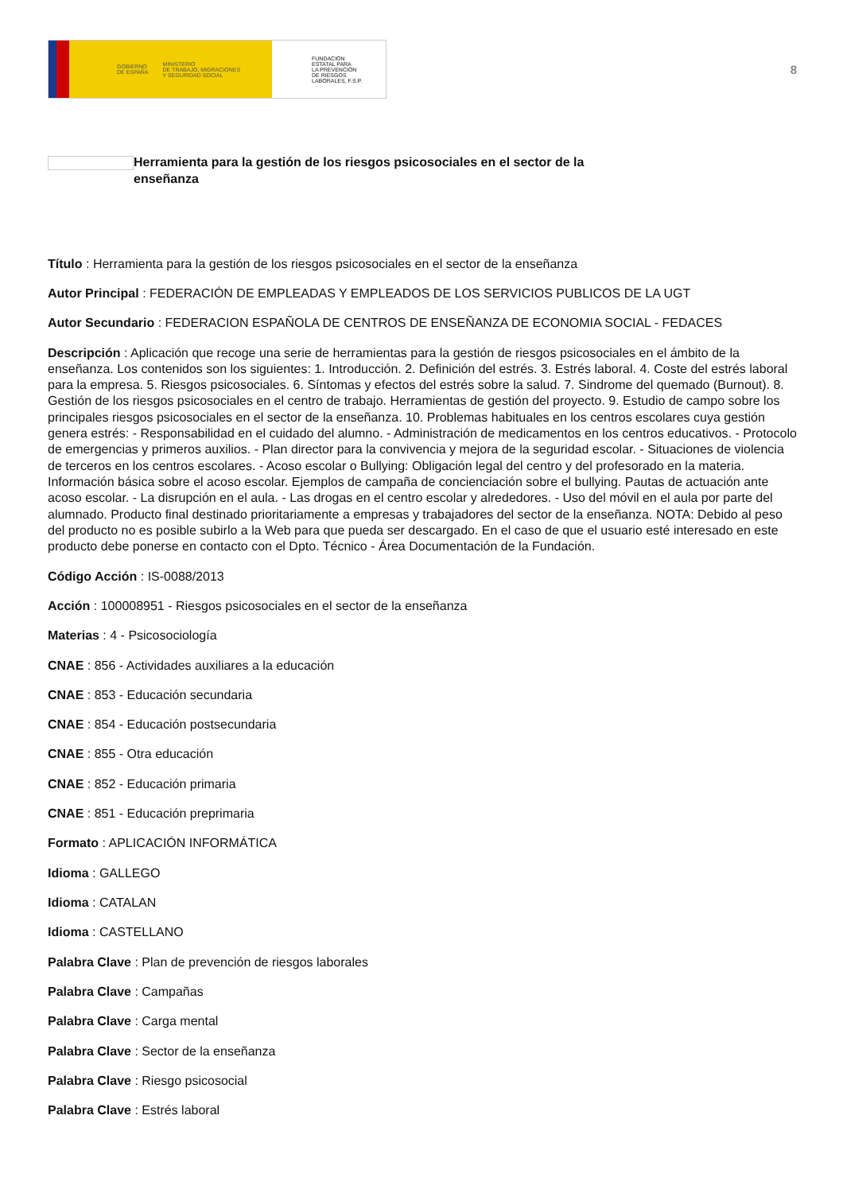GOBIERNO
DE ESPAÑA MINISTERIO
DE TRABAJO, MIGRACIONES
Y SEGURIDAD SOCIAL
FUNDACIÓN
ESTATAL PARA
LA PREVENCIÓN
DE RIESGOS
LABORALES, F.S.P.
8
Herramienta para la gestión de los riesgos psicosociales en el sector de la enseñanza
Título : Herramienta para la gestión de los riesgos psicosociales en el sector de la enseñanza
Autor Principal : FEDERACIÓN DE EMPLEADAS Y EMPLEADOS DE LOS SERVICIOS PUBLICOS DE LA UGT
Autor Secundario : FEDERACION ESPAÑOLA DE CENTROS DE ENSEÑANZA DE ECONOMIA SOCIAL - FEDACES
Descripción : Aplicación que recoge una serie de herramientas para la gestión de riesgos psicosociales en el ámbito de la enseñanza. Los contenidos son los siguientes: 1. Introducción. 2. Definición del estrés. 3. Estrés laboral. 4. Coste del estrés laboral para la empresa. 5. Riesgos psicosociales. 6. Síntomas y efectos del estrés sobre la salud. 7. Sindrome del quemado (Burnout). 8. Gestión de los riesgos psicosociales en el centro de trabajo. Herramientas de gestión del proyecto. 9. Estudio de campo sobre los principales riesgos psicosociales en el sector de la enseñanza. 10. Problemas habituales en los centros escolares cuya gestión genera estrés: - Responsabilidad en el cuidado del alumno. - Administración de medicamentos en los centros educativos. - Protocolo de emergencias y primeros auxilios. - Plan director para la convivencia y mejora de la seguridad escolar. - Situaciones de violencia de terceros en los centros escolares. - Acoso escolar o Bullying: Obligación legal del centro y del profesorado en la materia. Información básica sobre el acoso escolar. Ejemplos de campaña de concienciación sobre el bullying. Pautas de actuación ante acoso escolar. - La disrupción en el aula. - Las drogas en el centro escolar y alrededores. - Uso del móvil en el aula por parte del alumnado. Producto final destinado prioritariamente a empresas y trabajadores del sector de la enseñanza. NOTA: Debido al peso del producto no es posible subirlo a la Web para que pueda ser descargado. En el caso de que el usuario esté interesado en este producto debe ponerse en contacto con el Dpto. Técnico - Área Documentación de la Fundación.
Código Acción : IS-0088/2013
Acción : 100008951 - Riesgos psicosociales en el sector de la enseñanza
Materias : 4 - Psicosociología
CNAE : 856 - Actividades auxiliares a la educación
CNAE : 853 - Educación secundaria
CNAE : 854 - Educación postsecundaria
CNAE : 855 - Otra educación
CNAE : 852 - Educación primaria
CNAE : 851 - Educación preprimaria
Formato : APLICACIÓN INFORMÁTICA
Idioma : GALLEGO
Idioma : CATALAN
Idioma : CASTELLANO
Palabra Clave : Plan de prevención de riesgos laborales
Palabra Clave : Campañas
Palabra Clave : Carga mental
Palabra Clave : Sector de la enseñanza
Palabra Clave : Riesgo psicosocial
Palabra Clave : Estrés laboral